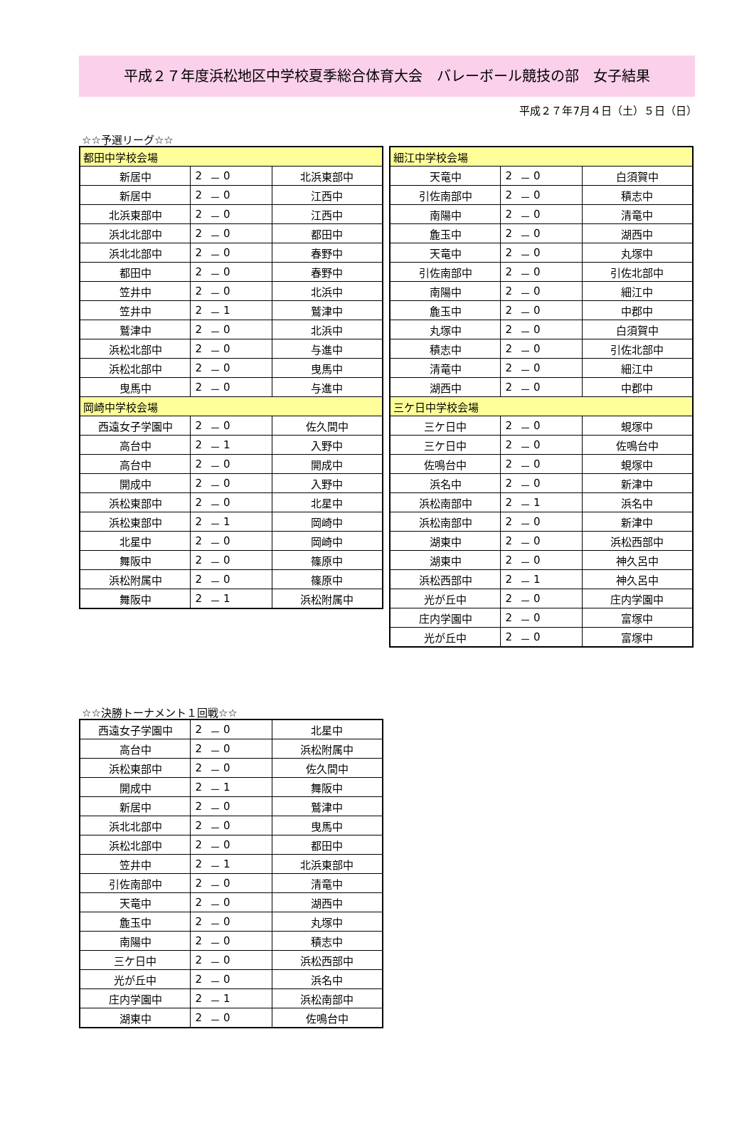平成２７年度浜松地区中学校夏季総合体育大会　バレーボール競技の部　女子結果
平成２７年7月４日（土）５日（日）
☆☆予選リーグ☆☆
| 都田中学校会場 | | | | |
| --- | --- | --- | --- | --- |
| 新居中 | 2 | － | 0 | 北浜東部中 |
| 新居中 | 2 | － | 0 | 江西中 |
| 北浜東部中 | 2 | － | 0 | 江西中 |
| 浜北北部中 | 2 | － | 0 | 都田中 |
| 浜北北部中 | 2 | － | 0 | 春野中 |
| 都田中 | 2 | － | 0 | 春野中 |
| 笠井中 | 2 | － | 0 | 北浜中 |
| 笠井中 | 2 | － | 1 | 鷲津中 |
| 鷲津中 | 2 | － | 0 | 北浜中 |
| 浜松北部中 | 2 | － | 0 | 与進中 |
| 浜松北部中 | 2 | － | 0 | 曳馬中 |
| 曳馬中 | 2 | － | 0 | 与進中 |
| 岡崎中学校会場 | | | | |
| 西遠女子学園中 | 2 | － | 0 | 佐久間中 |
| 高台中 | 2 | － | 1 | 入野中 |
| 高台中 | 2 | － | 0 | 開成中 |
| 開成中 | 2 | － | 0 | 入野中 |
| 浜松東部中 | 2 | － | 0 | 北星中 |
| 浜松東部中 | 2 | － | 1 | 岡崎中 |
| 北星中 | 2 | － | 0 | 岡崎中 |
| 舞阪中 | 2 | － | 0 | 篠原中 |
| 浜松附属中 | 2 | － | 0 | 篠原中 |
| 舞阪中 | 2 | － | 1 | 浜松附属中 |
| 細江中学校会場 | | | | |
| --- | --- | --- | --- | --- |
| 天竜中 | 2 | － | 0 | 白須賀中 |
| 引佐南部中 | 2 | － | 0 | 積志中 |
| 南陽中 | 2 | － | 0 | 清竜中 |
| 麁玉中 | 2 | － | 0 | 湖西中 |
| 天竜中 | 2 | － | 0 | 丸塚中 |
| 引佐南部中 | 2 | － | 0 | 引佐北部中 |
| 南陽中 | 2 | － | 0 | 細江中 |
| 麁玉中 | 2 | － | 0 | 中郡中 |
| 丸塚中 | 2 | － | 0 | 白須賀中 |
| 積志中 | 2 | － | 0 | 引佐北部中 |
| 清竜中 | 2 | － | 0 | 細江中 |
| 湖西中 | 2 | － | 0 | 中郡中 |
| 三ケ日中学校会場 | | | | |
| 三ケ日中 | 2 | － | 0 | 蜆塚中 |
| 三ケ日中 | 2 | － | 0 | 佐鳴台中 |
| 佐鳴台中 | 2 | － | 0 | 蜆塚中 |
| 浜名中 | 2 | － | 0 | 新津中 |
| 浜松南部中 | 2 | － | 1 | 浜名中 |
| 浜松南部中 | 2 | － | 0 | 新津中 |
| 湖東中 | 2 | － | 0 | 浜松西部中 |
| 湖東中 | 2 | － | 0 | 神久呂中 |
| 浜松西部中 | 2 | － | 1 | 神久呂中 |
| 光が丘中 | 2 | － | 0 | 庄内学園中 |
| 庄内学園中 | 2 | － | 0 | 富塚中 |
| 光が丘中 | 2 | － | 0 | 富塚中 |
☆☆決勝トーナメント１回戦☆☆
| 西遠女子学園中 | 2 | － | 0 | 北星中 |
| 高台中 | 2 | － | 0 | 浜松附属中 |
| 浜松東部中 | 2 | － | 0 | 佐久間中 |
| 開成中 | 2 | － | 1 | 舞阪中 |
| 新居中 | 2 | － | 0 | 鷲津中 |
| 浜北北部中 | 2 | － | 0 | 曳馬中 |
| 浜松北部中 | 2 | － | 0 | 都田中 |
| 笠井中 | 2 | － | 1 | 北浜東部中 |
| 引佐南部中 | 2 | － | 0 | 清竜中 |
| 天竜中 | 2 | － | 0 | 湖西中 |
| 麁玉中 | 2 | － | 0 | 丸塚中 |
| 南陽中 | 2 | － | 0 | 積志中 |
| 三ケ日中 | 2 | － | 0 | 浜松西部中 |
| 光が丘中 | 2 | － | 0 | 浜名中 |
| 庄内学園中 | 2 | － | 1 | 浜松南部中 |
| 湖東中 | 2 | － | 0 | 佐鳴台中 |